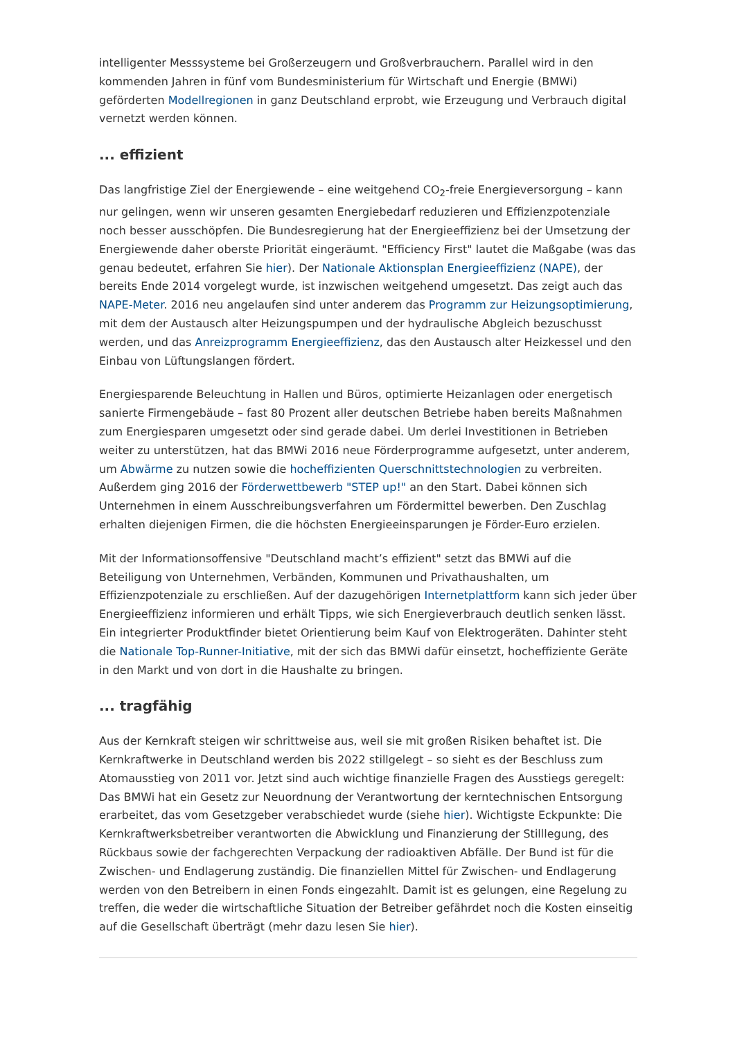intelligenter Messsysteme bei Großerzeugern und Großverbrauchern. Parallel wird in den kommenden Jahren in fünf vom Bundesministerium für Wirtschaft und Energie (BMWi) geförderten Modellregionen in ganz Deutschland erprobt, wie Erzeugung und Verbrauch digital vernetzt werden können.
... effizient
Das langfristige Ziel der Energiewende – eine weitgehend CO<sub>2</sub>-freie Energieversorgung – kann nur gelingen, wenn wir unseren gesamten Energiebedarf reduzieren und Effizienzpotenziale noch besser ausschöpfen. Die Bundesregierung hat der Energieeffizienz bei der Umsetzung der Energiewende daher oberste Priorität eingeräumt. "Efficiency First" lautet die Maßgabe (was das genau bedeutet, erfahren Sie hier). Der Nationale Aktionsplan Energieeffizienz (NAPE), der bereits Ende 2014 vorgelegt wurde, ist inzwischen weitgehend umgesetzt. Das zeigt auch das NAPE-Meter. 2016 neu angelaufen sind unter anderem das Programm zur Heizungsoptimierung, mit dem der Austausch alter Heizungspumpen und der hydraulische Abgleich bezuschusst werden, und das Anreizprogramm Energieeffizienz, das den Austausch alter Heizkessel und den Einbau von Lüftungslangen fördert.
Energiesparende Beleuchtung in Hallen und Büros, optimierte Heizanlagen oder energetisch sanierte Firmengebäude – fast 80 Prozent aller deutschen Betriebe haben bereits Maßnahmen zum Energiesparen umgesetzt oder sind gerade dabei. Um derlei Investitionen in Betrieben weiter zu unterstützen, hat das BMWi 2016 neue Förderprogramme aufgesetzt, unter anderem, um Abwärme zu nutzen sowie die hocheffizienten Querschnittstechnologien zu verbreiten. Außerdem ging 2016 der Förderwettbewerb "STEP up!" an den Start. Dabei können sich Unternehmen in einem Ausschreibungsverfahren um Fördermittel bewerben. Den Zuschlag erhalten diejenigen Firmen, die die höchsten Energieeinsparungen je Förder-Euro erzielen.
Mit der Informationsoffensive "Deutschland macht’s effizient" setzt das BMWi auf die Beteiligung von Unternehmen, Verbänden, Kommunen und Privathaushalten, um Effizienzpotenziale zu erschließen. Auf der dazugehörigen Internetplattform kann sich jeder über Energieeffizienz informieren und erhält Tipps, wie sich Energieverbrauch deutlich senken lässt. Ein integrierter Produktfinder bietet Orientierung beim Kauf von Elektrogeräten. Dahinter steht die Nationale Top-Runner-Initiative, mit der sich das BMWi dafür einsetzt, hocheffiziente Geräte in den Markt und von dort in die Haushalte zu bringen.
... tragfähig
Aus der Kernkraft steigen wir schrittweise aus, weil sie mit großen Risiken behaftet ist. Die Kernkraftwerke in Deutschland werden bis 2022 stillgelegt – so sieht es der Beschluss zum Atomausstieg von 2011 vor. Jetzt sind auch wichtige finanzielle Fragen des Ausstiegs geregelt: Das BMWi hat ein Gesetz zur Neuordnung der Verantwortung der kerntechnischen Entsorgung erarbeitet, das vom Gesetzgeber verabschiedet wurde (siehe hier). Wichtigste Eckpunkte: Die Kernkraftwerksbetreiber verantworten die Abwicklung und Finanzierung der Stilllegung, des Rückbaus sowie der fachgerechten Verpackung der radioaktiven Abfälle. Der Bund ist für die Zwischen- und Endlagerung zuständig. Die finanziellen Mittel für Zwischen- und Endlagerung werden von den Betreibern in einen Fonds eingezahlt. Damit ist es gelungen, eine Regelung zu treffen, die weder die wirtschaftliche Situation der Betreiber gefährdet noch die Kosten einseitig auf die Gesellschaft überträgt (mehr dazu lesen Sie hier).